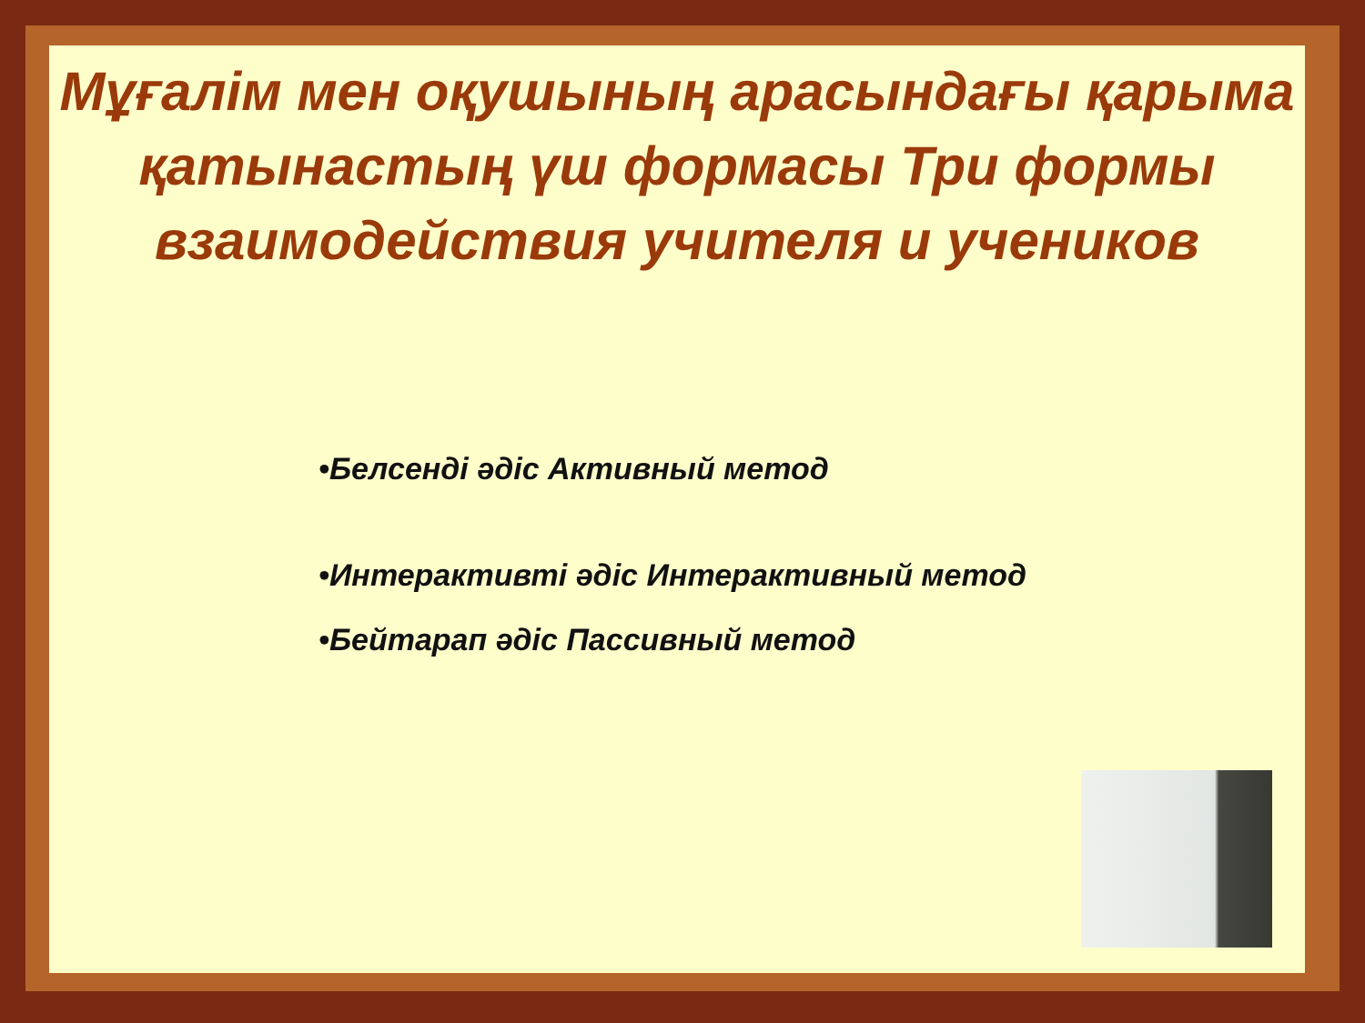Мұғалім мен оқушының арасындағы қарыма қатынастың үш формасы Три формы взаимодействия учителя и учеников
•Белсенді әдіс Активный метод
•Интерактивті әдіс Интерактивный метод
•Бейтарап әдіс Пассивный метод